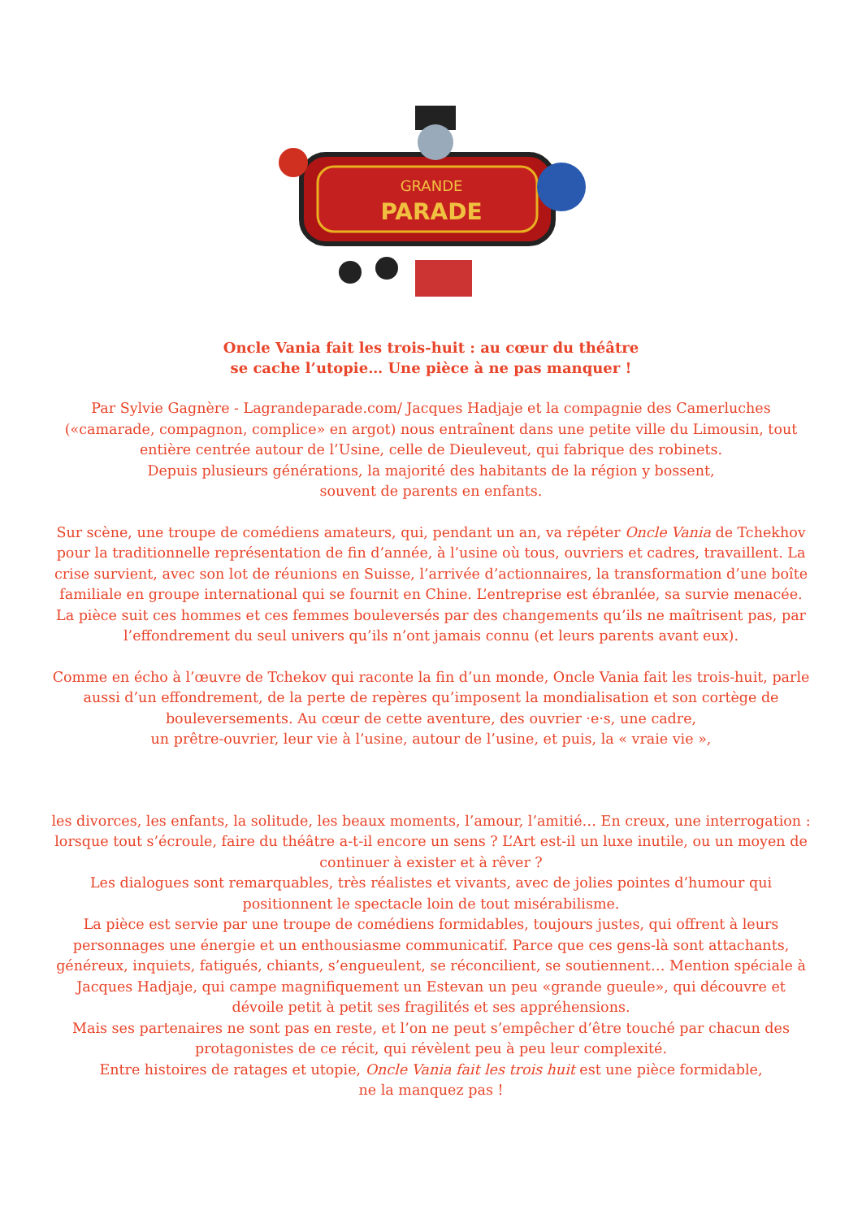GRANDE
PARADE
Oncle Vania fait les trois-huit : au cœur du théâtre
se cache l’utopie… Une pièce à ne pas manquer !
Par Sylvie Gagnère - Lagrandeparade.com/ Jacques Hadjaje et la compagnie des Camerluches («camarade, compagnon, complice» en argot) nous entraînent dans une petite ville du Limousin, tout entière centrée autour de l’Usine, celle de Dieuleveut, qui fabrique des robinets.
Depuis plusieurs générations, la majorité des habitants de la région y bossent,
souvent de parents en enfants.
Sur scène, une troupe de comédiens amateurs, qui, pendant un an, va répéter Oncle Vania de Tchekhov pour la traditionnelle représentation de fin d’année, à l’usine où tous, ouvriers et cadres, travaillent. La crise survient, avec son lot de réunions en Suisse, l’arrivée d’actionnaires, la transformation d’une boîte familiale en groupe international qui se fournit en Chine. L’entreprise est ébranlée, sa survie menacée. La pièce suit ces hommes et ces femmes bouleversés par des changements qu’ils ne maîtrisent pas, par l’effondrement du seul univers qu’ils n’ont jamais connu (et leurs parents avant eux).
Comme en écho à l’œuvre de Tchekov qui raconte la fin d’un monde, Oncle Vania fait les trois-huit, parle aussi d’un effondrement, de la perte de repères qu’imposent la mondialisation et son cortège de bouleversements. Au cœur de cette aventure, des ouvrier ·e·s, une cadre,
un prêtre-ouvrier, leur vie à l’usine, autour de l’usine, et puis, la « vraie vie »,
les divorces, les enfants, la solitude, les beaux moments, l’amour, l’amitié… En creux, une interrogation : lorsque tout s’écroule, faire du théâtre a-t-il encore un sens ? L’Art est-il un luxe inutile, ou un moyen de continuer à exister et à rêver ?
Les dialogues sont remarquables, très réalistes et vivants, avec de jolies pointes d’humour qui positionnent le spectacle loin de tout misérabilisme.
La pièce est servie par une troupe de comédiens formidables, toujours justes, qui offrent à leurs personnages une énergie et un enthousiasme communicatif. Parce que ces gens-là sont attachants, généreux, inquiets, fatigués, chiants, s’engueulent, se réconcilient, se soutiennent… Mention spéciale à Jacques Hadjaje, qui campe magnifiquement un Estevan un peu «grande gueule», qui découvre et dévoile petit à petit ses fragilités et ses appréhensions.
Mais ses partenaires ne sont pas en reste, et l’on ne peut s’empêcher d’être touché par chacun des protagonistes de ce récit, qui révèlent peu à peu leur complexité.
Entre histoires de ratages et utopie, Oncle Vania fait les trois huit est une pièce formidable,
ne la manquez pas !